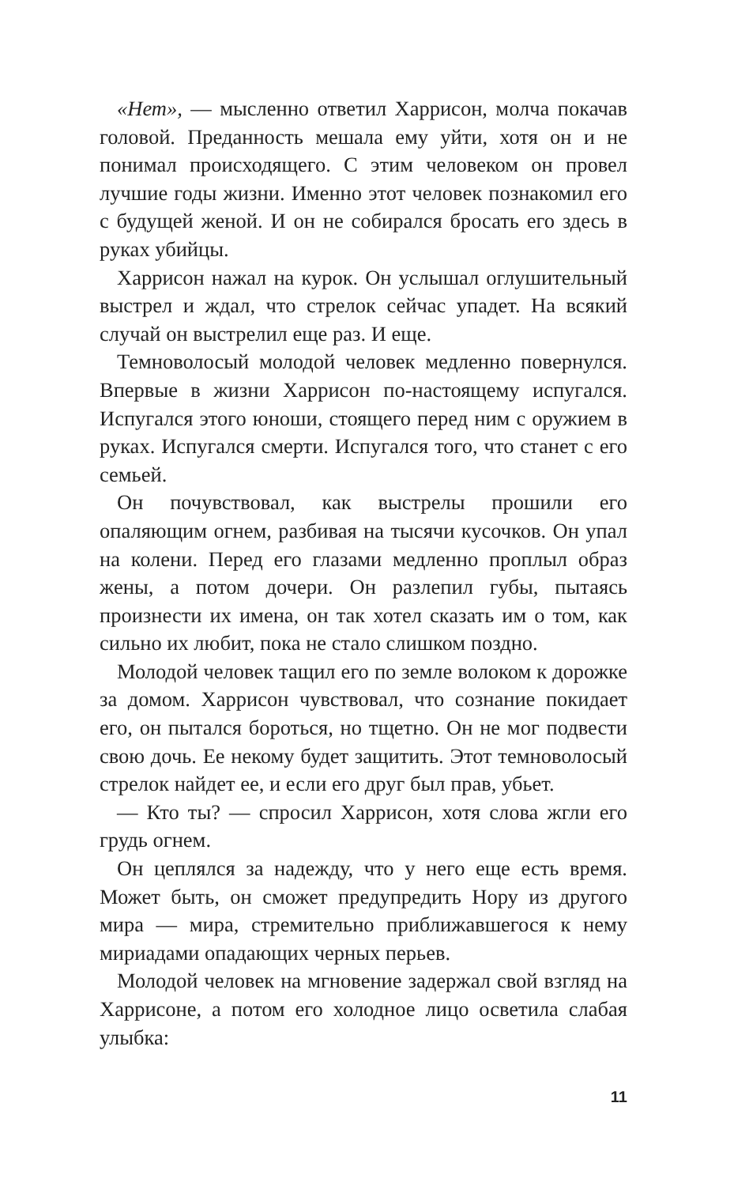«Нет», — мысленно ответил Харрисон, молча покачав головой. Преданность мешала ему уйти, хотя он и не понимал происходящего. С этим человеком он провел лучшие годы жизни. Именно этот человек познакомил его с будущей женой. И он не собирался бросать его здесь в руках убийцы.
Харрисон нажал на курок. Он услышал оглушительный выстрел и ждал, что стрелок сейчас упадет. На всякий случай он выстрелил еще раз. И еще.
Темноволосый молодой человек медленно повернулся. Впервые в жизни Харрисон по-настоящему испугался. Испугался этого юноши, стоящего перед ним с оружием в руках. Испугался смерти. Испугался того, что станет с его семьей.
Он почувствовал, как выстрелы прошили его опаляющим огнем, разбивая на тысячи кусочков. Он упал на колени. Перед его глазами медленно проплыл образ жены, а потом дочери. Он разлепил губы, пытаясь произнести их имена, он так хотел сказать им о том, как сильно их любит, пока не стало слишком поздно.
Молодой человек тащил его по земле волоком к дорожке за домом. Харрисон чувствовал, что сознание покидает его, он пытался бороться, но тщетно. Он не мог подвести свою дочь. Ее некому будет защитить. Этот темноволосый стрелок найдет ее, и если его друг был прав, убьет.
— Кто ты? — спросил Харрисон, хотя слова жгли его грудь огнем.
Он цеплялся за надежду, что у него еще есть время. Может быть, он сможет предупредить Нору из другого мира — мира, стремительно приближавшегося к нему мириадами опадающих черных перьев.
Молодой человек на мгновение задержал свой взгляд на Харрисоне, а потом его холодное лицо осветила слабая улыбка:
11